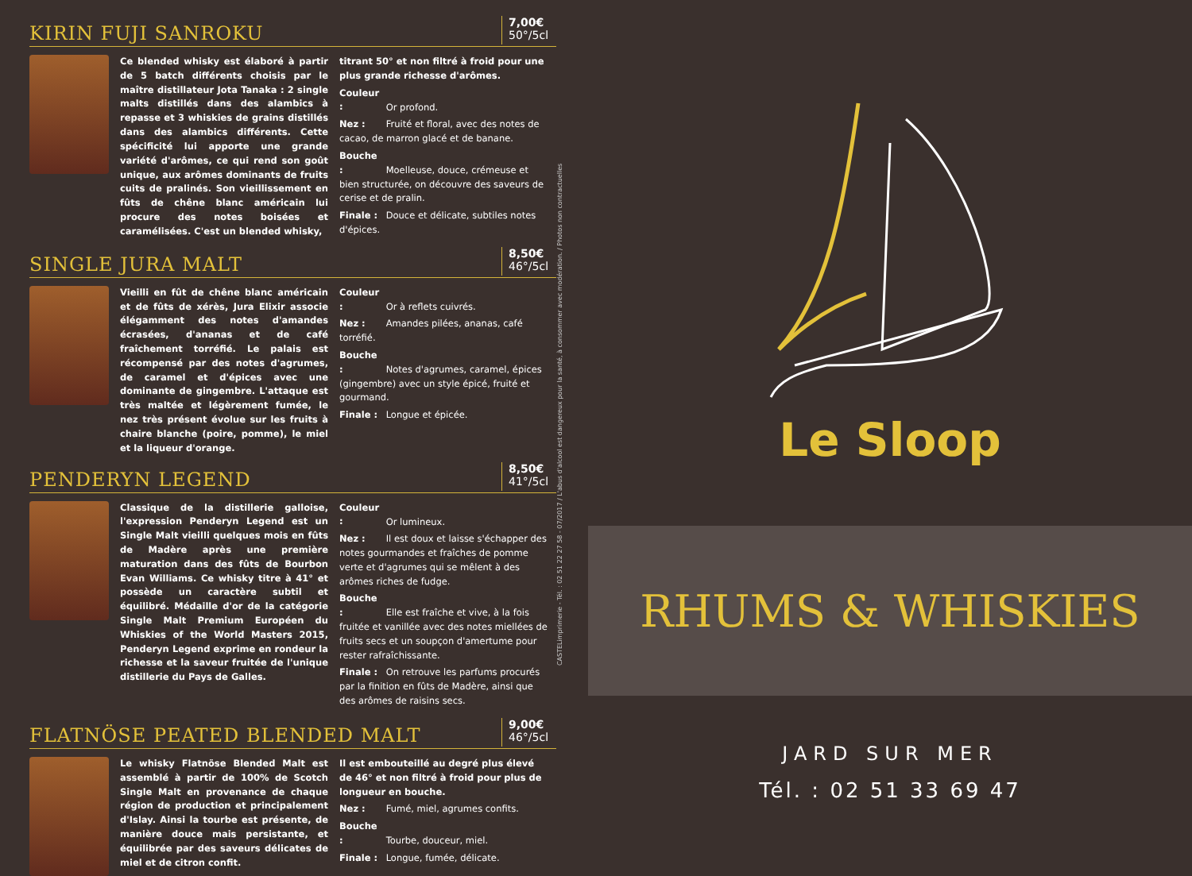KIRIN FUJI SANROKU
7,00€
50°/5cl
Ce blended whisky est élaboré à partir de 5 batch différents choisis par le maître distillateur Jota Tanaka : 2 single malts distillés dans des alambics à repasse et 3 whiskies de grains distillés dans des alambics différents. Cette spécificité lui apporte une grande variété d'arômes, ce qui rend son goût unique, aux arômes dominants de fruits cuits de pralinés. Son vieillissement en fûts de chêne blanc américain lui procure des notes boisées et caramélisées. C'est un blended whisky,
titrant 50° et non filtré à froid pour une plus grande richesse d'arômes.
Couleur : Or profond.
Nez : Fruité et floral, avec des notes de cacao, de marron glacé et de banane.
Bouche : Moelleuse, douce, crémeuse et bien structurée, on découvre des saveurs de cerise et de pralin.
Finale : Douce et délicate, subtiles notes d'épices.
SINGLE JURA MALT
8,50€
46°/5cl
Vieilli en fût de chêne blanc américain et de fûts de xérès, Jura Elixir associe élégamment des notes d'amandes écrasées, d'ananas et de café fraîchement torréfié. Le palais est récompensé par des notes d'agrumes, de caramel et d'épices avec une dominante de gingembre. L'attaque est très maltée et légèrement fumée, le nez très présent évolue sur les fruits à chaire blanche (poire, pomme), le miel et la liqueur d'orange.
Couleur : Or à reflets cuivrés.
Nez : Amandes pilées, ananas, café torréfié.
Bouche : Notes d'agrumes, caramel, épices (gingembre) avec un style épicé, fruité et gourmand.
Finale : Longue et épicée.
PENDERYN LEGEND
8,50€
41°/5cl
Classique de la distillerie galloise, l'expression Penderyn Legend est un Single Malt vieilli quelques mois en fûts de Madère après une première maturation dans des fûts de Bourbon Evan Williams. Ce whisky titre à 41° et possède un caractère subtil et équilibré. Médaille d'or de la catégorie Single Malt Premium Européen du Whiskies of the World Masters 2015, Penderyn Legend exprime en rondeur la richesse et la saveur fruitée de l'unique distillerie du Pays de Galles.
Couleur : Or lumineux.
Nez : Il est doux et laisse s'échapper des notes gourmandes et fraîches de pomme verte et d'agrumes qui se mêlent à des arômes riches de fudge.
Bouche : Elle est fraîche et vive, à la fois fruitée et vanillée avec des notes miellées de fruits secs et un soupçon d'amertume pour rester rafraîchissante.
Finale : On retrouve les parfums procurés par la finition en fûts de Madère, ainsi que des arômes de raisins secs.
FLATNÖSE PEATED BLENDED MALT
9,00€
46°/5cl
Le whisky Flatnöse Blended Malt est assemblé à partir de 100% de Scotch Single Malt en provenance de chaque région de production et principalement d'Islay. Ainsi la tourbe est présente, de manière douce mais persistante, et équilibrée par des saveurs délicates de miel et de citron confit.
Il est embouteillé au degré plus élevé de 46° et non filtré à froid pour plus de longueur en bouche.
Nez : Fumé, miel, agrumes confits.
Bouche : Tourbe, douceur, miel.
Finale : Longue, fumée, délicate.
CASTELimprimerie - Tél. : 02 51 22 27 58 - 07/2017 / L'abus d'alcool est dangereux pour la santé, à consommer avec modération. / Photos non contractuelles
Le Sloop
RHUMS & WHISKIES
JARD SUR MER
Tél. : 02 51 33 69 47